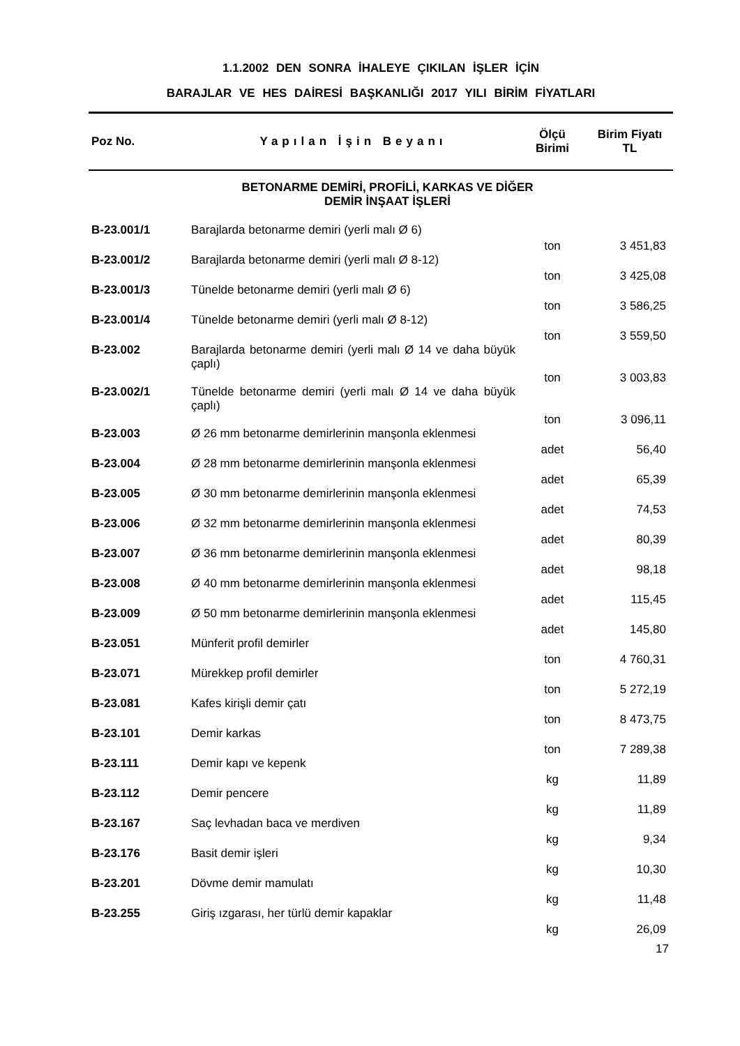1.1.2002 DEN SONRA İHALEYE ÇIKILAN İŞLER İÇİN
BARAJLAR VE HES DAİRESİ BAŞKANLIĞI 2017 YILI BİRİM FİYATLARI
| Poz No. | Yapılan İşin Beyanı | Ölçü Birimi | Birim Fiyatı TL |
| --- | --- | --- | --- |
| | BETONARME DEMİRİ, PROFİLİ, KARKAS VE DİĞER DEMİR İNŞAAT İŞLERİ | | |
| B-23.001/1 | Barajlarda betonarme demiri (yerli malı Ø 6) | ton | 3 451,83 |
| B-23.001/2 | Barajlarda betonarme demiri (yerli malı Ø 8-12) | ton | 3 425,08 |
| B-23.001/3 | Tünelde betonarme demiri (yerli malı Ø 6) | ton | 3 586,25 |
| B-23.001/4 | Tünelde betonarme demiri (yerli malı Ø 8-12) | ton | 3 559,50 |
| B-23.002 | Barajlarda betonarme demiri (yerli malı Ø 14 ve daha büyük çaplı) | ton | 3 003,83 |
| B-23.002/1 | Tünelde betonarme demiri (yerli malı Ø 14 ve daha büyük çaplı) | ton | 3 096,11 |
| B-23.003 | Ø 26 mm betonarme demirlerinin manşonla eklenmesi | adet | 56,40 |
| B-23.004 | Ø 28 mm betonarme demirlerinin manşonla eklenmesi | adet | 65,39 |
| B-23.005 | Ø 30 mm betonarme demirlerinin manşonla eklenmesi | adet | 74,53 |
| B-23.006 | Ø 32 mm betonarme demirlerinin manşonla eklenmesi | adet | 80,39 |
| B-23.007 | Ø 36 mm betonarme demirlerinin manşonla eklenmesi | adet | 98,18 |
| B-23.008 | Ø 40 mm betonarme demirlerinin manşonla eklenmesi | adet | 115,45 |
| B-23.009 | Ø 50 mm betonarme demirlerinin manşonla eklenmesi | adet | 145,80 |
| B-23.051 | Münferit profil demirler | ton | 4 760,31 |
| B-23.071 | Mürekkep profil demirler | ton | 5 272,19 |
| B-23.081 | Kafes kirişli demir çatı | ton | 8 473,75 |
| B-23.101 | Demir karkas | ton | 7 289,38 |
| B-23.111 | Demir kapı ve kepenk | kg | 11,89 |
| B-23.112 | Demir pencere | kg | 11,89 |
| B-23.167 | Saç levhadan baca ve merdiven | kg | 9,34 |
| B-23.176 | Basit demir işleri | kg | 10,30 |
| B-23.201 | Dövme demir mamulatı | kg | 11,48 |
| B-23.255 | Giriş ızgarası, her türlü demir kapaklar | kg | 26,09 |
17